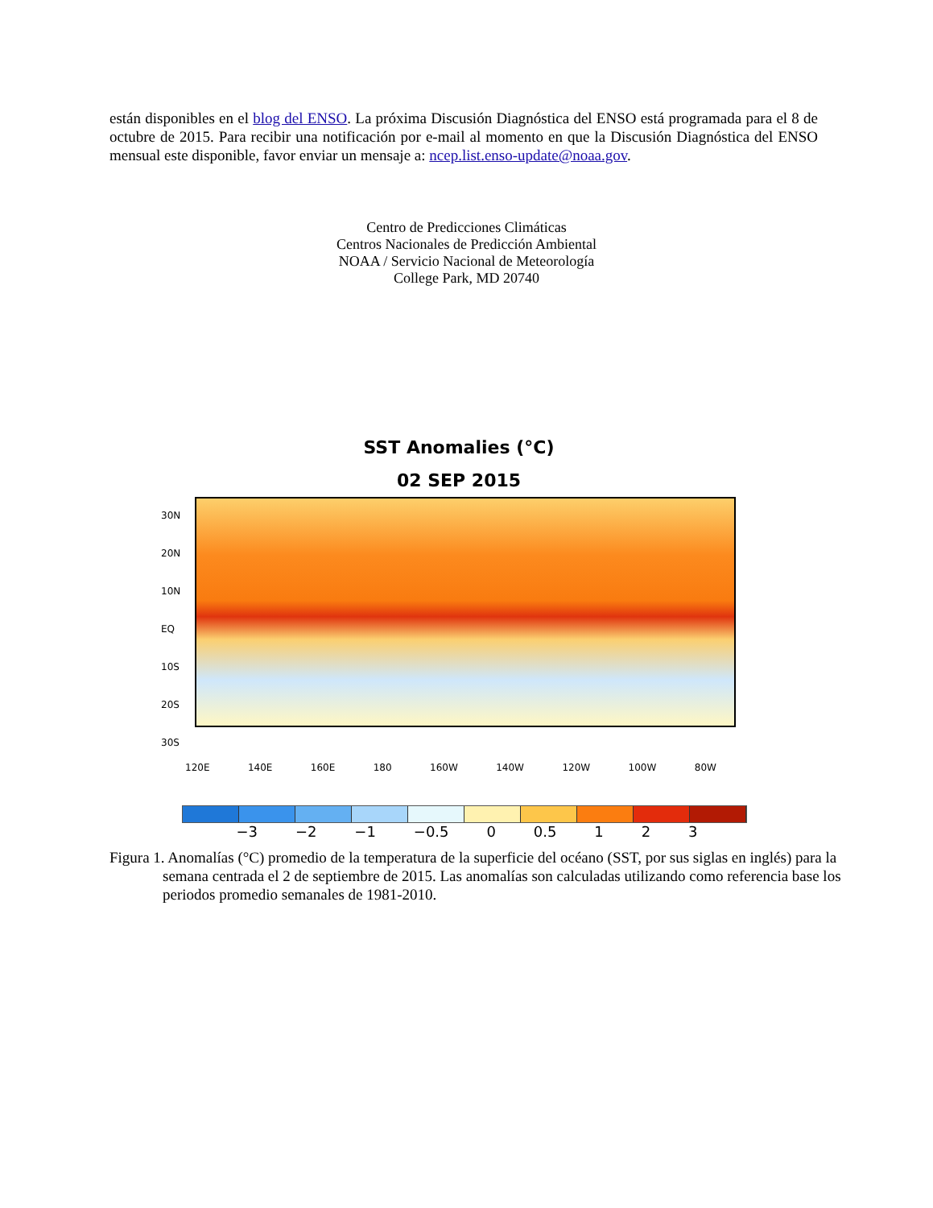están disponibles en el blog del ENSO. La próxima Discusión Diagnóstica del ENSO está programada para el 8 de octubre de 2015. Para recibir una notificación por e-mail al momento en que la Discusión Diagnóstica del ENSO mensual este disponible, favor enviar un mensaje a: ncep.list.enso-update@noaa.gov.
Centro de Predicciones Climáticas
Centros Nacionales de Predicción Ambiental
NOAA / Servicio Nacional de Meteorología
College Park, MD 20740
SST Anomalies (°C)
02 SEP 2015
30N 20N 10N EQ 10S 20S 30S
120E 140E 160E 180 160W 140W 120W 100W 80W
−3 −2 −1 −0.5 0 0.5 1 2 3
Figura 1. Anomalías (°C) promedio de la temperatura de la superficie del océano (SST, por sus siglas en inglés) para la semana centrada el 2 de septiembre de 2015. Las anomalías son calculadas utilizando como referencia base los periodos promedio semanales de 1981-2010.